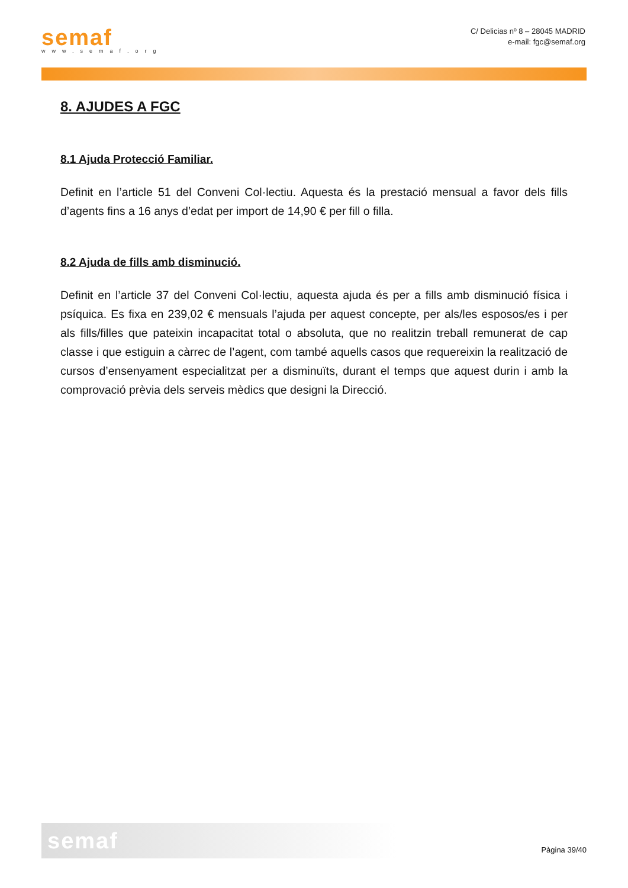semaf
www.semaf.org
C/ Delicias nº 8 – 28045 MADRID
e-mail: fgc@semaf.org
8. AJUDES A FGC
8.1 Ajuda Protecció Familiar.
Definit en l’article 51 del Conveni Col·lectiu. Aquesta és la prestació mensual a favor dels fills d’agents fins a 16 anys d’edat per import de 14,90 € per fill o filla.
8.2 Ajuda de fills amb disminució.
Definit en l’article 37 del Conveni Col·lectiu, aquesta ajuda és per a fills amb disminució física i psíquica. Es fixa en 239,02 € mensuals l’ajuda per aquest concepte, per als/les esposos/es i per als fills/filles que pateixin incapacitat total o absoluta, que no realitzin treball remunerat de cap classe i que estiguin a càrrec de l’agent, com també aquells casos que requereixin la realització de cursos d’ensenyament especialitzat per a disminuïts, durant el temps que aquest durin i amb la comprovació prèvia dels serveis mèdics que designi la Direcció.
semaf
Pàgina 39/40